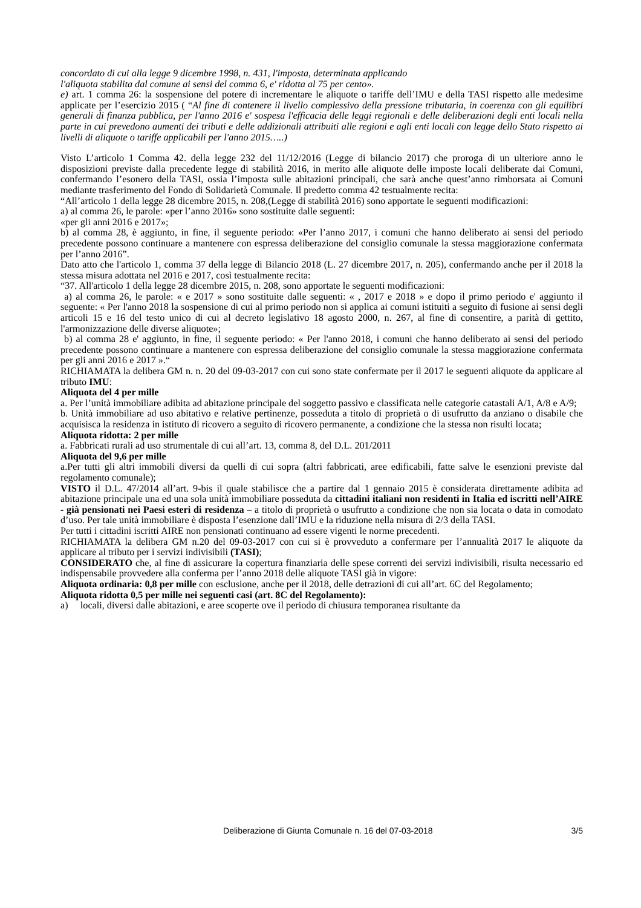concordato di cui alla legge 9 dicembre 1998, n. 431, l'imposta, determinata applicando
l'aliquota stabilita dal comune ai sensi del comma 6, e' ridotta al 75 per cento».
e) art. 1 comma 26: la sospensione del potere di incrementare le aliquote o tariffe dell’IMU e della TASI rispetto alle medesime applicate per l’esercizio 2015 ( “Al fine di contenere il livello complessivo della pressione tributaria, in coerenza con gli equilibri generali di finanza pubblica, per l'anno 2016 e' sospesa l'efficacia delle leggi regionali e delle deliberazioni degli enti locali nella parte in cui prevedono aumenti dei tributi e delle addizionali attribuiti alle regioni e agli enti locali con legge dello Stato rispetto ai livelli di aliquote o tariffe applicabili per l'anno 2015…..)
Visto L’articolo 1 Comma 42. della legge 232 del 11/12/2016 (Legge di bilancio 2017) che proroga di un ulteriore anno le disposizioni previste dalla precedente legge di stabilità 2016, in merito alle aliquote delle imposte locali deliberate dai Comuni, confermando l’esonero della TASI, ossia l’imposta sulle abitazioni principali, che sarà anche quest’anno rimborsata ai Comuni mediante trasferimento del Fondo di Solidarietà Comunale. Il predetto comma 42 testualmente recita:
“All’articolo 1 della legge 28 dicembre 2015, n. 208,(Legge di stabilità 2016) sono apportate le seguenti modificazioni:
a) al comma 26, le parole: «per l’anno 2016» sono sostituite dalle seguenti:
«per gli anni 2016 e 2017»;
b) al comma 28, è aggiunto, in fine, il seguente periodo: «Per l’anno 2017, i comuni che hanno deliberato ai sensi del periodo precedente possono continuare a mantenere con espressa deliberazione del consiglio comunale la stessa maggiorazione confermata per l’anno 2016”.
Dato atto che l'articolo 1, comma 37 della legge di Bilancio 2018 (L. 27 dicembre 2017, n. 205), confermando anche per il 2018 la stessa misura adottata nel 2016 e 2017, così testualmente recita:
“37. All'articolo 1 della legge 28 dicembre 2015, n. 208, sono apportate le seguenti modificazioni:
a) al comma 26, le parole: « e 2017 » sono sostituite dalle seguenti: « , 2017 e 2018 » e dopo il primo periodo e' aggiunto il seguente: « Per l'anno 2018 la sospensione di cui al primo periodo non si applica ai comuni istituiti a seguito di fusione ai sensi degli articoli 15 e 16 del testo unico di cui al decreto legislativo 18 agosto 2000, n. 267, al fine di consentire, a parità di gettito, l'armonizzazione delle diverse aliquote»;
b) al comma 28 e' aggiunto, in fine, il seguente periodo: « Per l'anno 2018, i comuni che hanno deliberato ai sensi del periodo precedente possono continuare a mantenere con espressa deliberazione del consiglio comunale la stessa maggiorazione confermata per gli anni 2016 e 2017 ».“
RICHIAMATA la delibera GM n. n. 20 del 09-03-2017 con cui sono state confermate per il 2017 le seguenti aliquote da applicare al tributo IMU:
Aliquota del 4 per mille
a. Per l’unità immobiliare adibita ad abitazione principale del soggetto passivo e classificata nelle categorie catastali A/1, A/8 e A/9;
b. Unità immobiliare ad uso abitativo e relative pertinenze, posseduta a titolo di proprietà o di usufrutto da anziano o disabile che acquisisca la residenza in istituto di ricovero a seguito di ricovero permanente, a condizione che la stessa non risulti locata;
Aliquota ridotta: 2 per mille
a. Fabbricati rurali ad uso strumentale di cui all’art. 13, comma 8, del D.L. 201/2011
Aliquota del 9,6 per mille
a.Per tutti gli altri immobili diversi da quelli di cui sopra (altri fabbricati, aree edificabili, fatte salve le esenzioni previste dal regolamento comunale);
VISTO il D.L. 47/2014 all’art. 9-bis il quale stabilisce che a partire dal 1 gennaio 2015 è considerata direttamente adibita ad abitazione principale una ed una sola unità immobiliare posseduta da cittadini italiani non residenti in Italia ed iscritti nell’AIRE - già pensionati nei Paesi esteri di residenza – a titolo di proprietà o usufrutto a condizione che non sia locata o data in comodato d’uso. Per tale unità immobiliare è disposta l’esenzione dall’IMU e la riduzione nella misura di 2/3 della TASI.
Per tutti i cittadini iscritti AIRE non pensionati continuano ad essere vigenti le norme precedenti.
RICHIAMATA la delibera GM n.20 del 09-03-2017 con cui si è provveduto a confermare per l’annualità 2017 le aliquote da applicare al tributo per i servizi indivisibili (TASI);
CONSIDERATO che, al fine di assicurare la copertura finanziaria delle spese correnti dei servizi indivisibili, risulta necessario ed indispensabile provvedere alla conferma per l’anno 2018 delle aliquote TASI già in vigore:
Aliquota ordinaria: 0,8 per mille con esclusione, anche per il 2018, delle detrazioni di cui all’art. 6C del Regolamento;
Aliquota ridotta 0,5 per mille nei seguenti casi (art. 8C del Regolamento):
a) locali, diversi dalle abitazioni, e aree scoperte ove il periodo di chiusura temporanea risultante da
Deliberazione di Giunta Comunale n. 16 del 07-03-2018 3/5